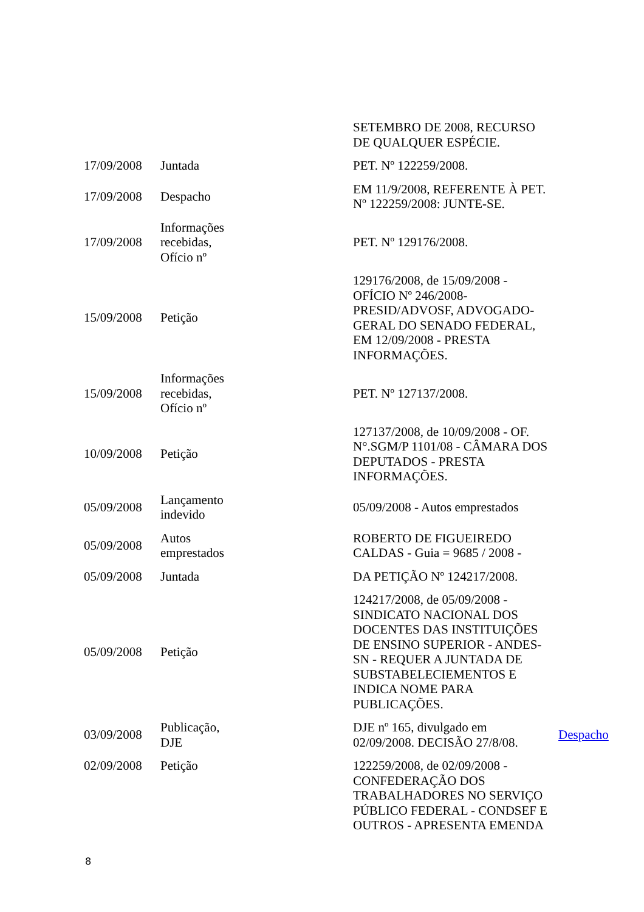| | | SETEMBRO DE 2008, RECURSO DE QUALQUER ESPÉCIE. | |
| 17/09/2008 | Juntada | PET. Nº 122259/2008. | |
| 17/09/2008 | Despacho | EM 11/9/2008, REFERENTE À PET. Nº 122259/2008: JUNTE-SE. | |
| 17/09/2008 | Informações recebidas, Ofício nº | PET. Nº 129176/2008. | |
| 15/09/2008 | Petição | 129176/2008, de 15/09/2008 - OFÍCIO Nº 246/2008-PRESID/ADVOSF, ADVOGADO-GERAL DO SENADO FEDERAL, EM 12/09/2008 - PRESTA INFORMAÇÕES. | |
| 15/09/2008 | Informações recebidas, Ofício nº | PET. Nº 127137/2008. | |
| 10/09/2008 | Petição | 127137/2008, de 10/09/2008 - OF. N°.SGM/P 1101/08 - CÂMARA DOS DEPUTADOS - PRESTA INFORMAÇÕES. | |
| 05/09/2008 | Lançamento indevido | 05/09/2008 - Autos emprestados | |
| 05/09/2008 | Autos emprestados | ROBERTO DE FIGUEIREDO CALDAS - Guia = 9685 / 2008 - | |
| 05/09/2008 | Juntada | DA PETIÇÃO Nº 124217/2008. | |
| 05/09/2008 | Petição | 124217/2008, de 05/09/2008 - SINDICATO NACIONAL DOS DOCENTES DAS INSTITUIÇÕES DE ENSINO SUPERIOR - ANDES-SN - REQUER A JUNTADA DE SUBSTABELECIEMENTOS E INDICA NOME PARA PUBLICAÇÕES. | |
| 03/09/2008 | Publicação, DJE | DJE nº 165, divulgado em 02/09/2008. DECISÃO 27/8/08. | Despacho |
| 02/09/2008 | Petição | 122259/2008, de 02/09/2008 - CONFEDERAÇÃO DOS TRABALHADORES NO SERVIÇO PÚBLICO FEDERAL - CONDSEF E OUTROS - APRESENTA EMENDA | |
8